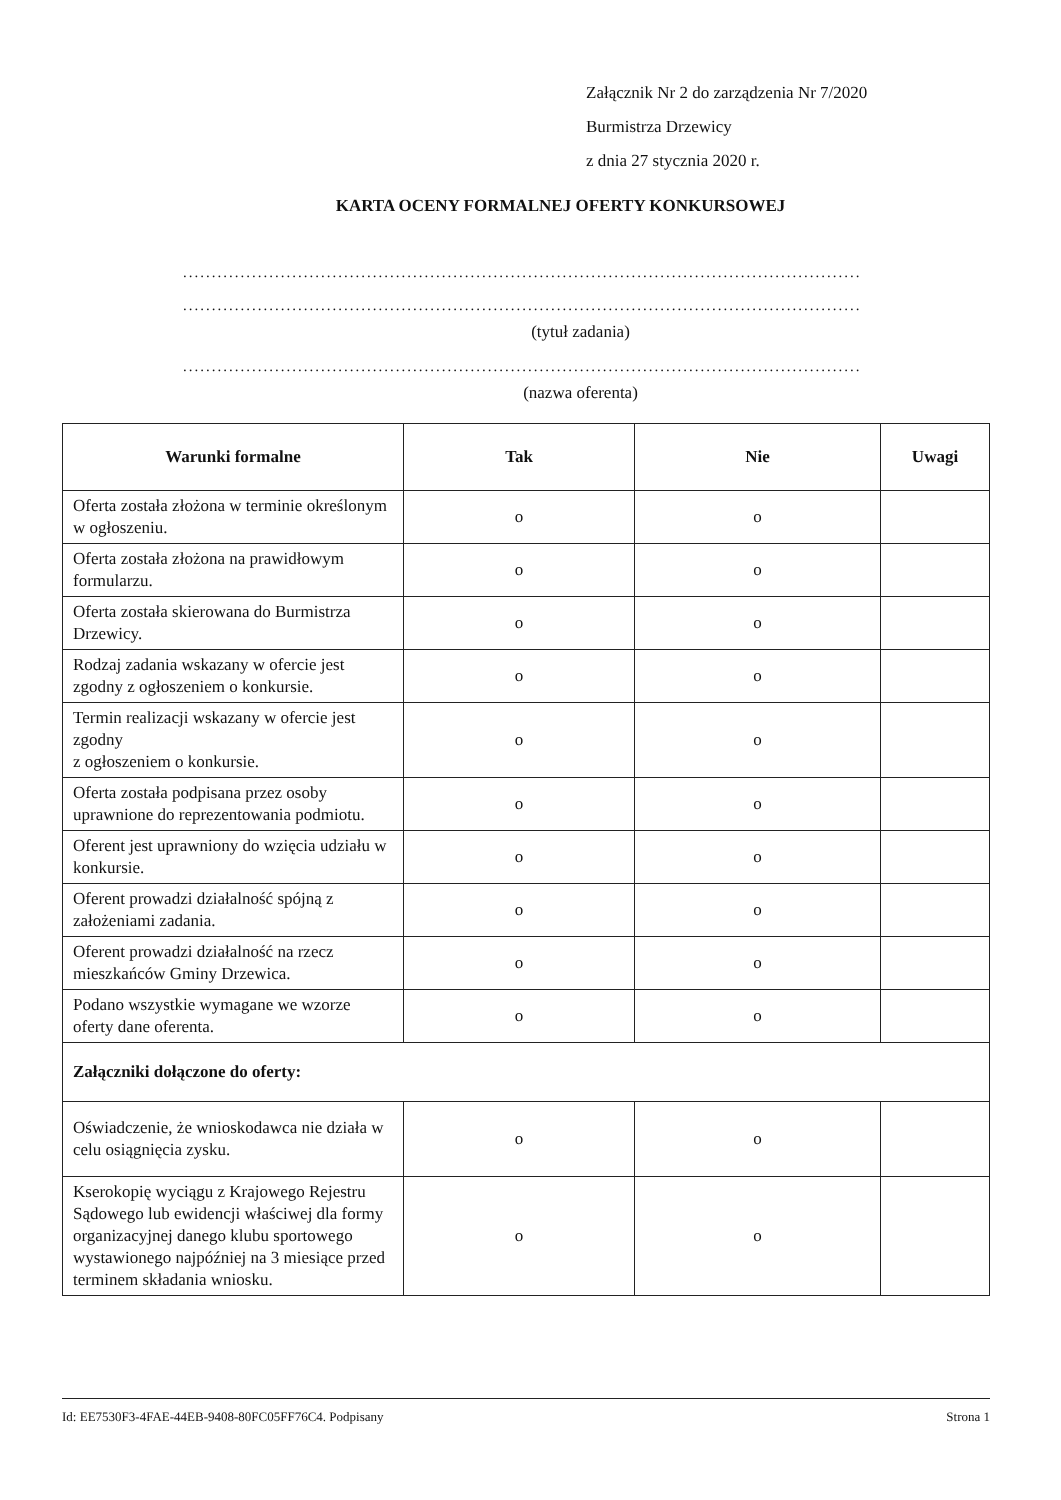Załącznik Nr 2 do zarządzenia Nr 7/2020
Burmistrza Drzewicy
z dnia 27 stycznia 2020 r.
KARTA OCENY FORMALNEJ OFERTY KONKURSOWEJ
......................................................................................................................
......................................................................................................................
(tytuł zadania)
......................................................................................................................
(nazwa oferenta)
| Warunki formalne | Tak | Nie | Uwagi |
| --- | --- | --- | --- |
| Oferta została złożona w terminie określonym w ogłoszeniu. | o | o | |
| Oferta została złożona na prawidłowym formularzu. | o | o | |
| Oferta została skierowana do Burmistrza Drzewicy. | o | o | |
| Rodzaj zadania wskazany w ofercie jest zgodny z ogłoszeniem o konkursie. | o | o | |
| Termin realizacji wskazany w ofercie jest zgodny z ogłoszeniem o konkursie. | o | o | |
| Oferta została podpisana przez osoby uprawnione do reprezentowania podmiotu. | o | o | |
| Oferent jest uprawniony do wzięcia udziału w konkursie. | o | o | |
| Oferent prowadzi działalność spójną z założeniami zadania. | o | o | |
| Oferent prowadzi działalność na rzecz mieszkańców Gminy Drzewica. | o | o | |
| Podano wszystkie wymagane we wzorze oferty dane oferenta. | o | o | |
| Załączniki dołączone do oferty: | | | |
| Oświadczenie, że wnioskodawca nie działa w celu osiągnięcia zysku. | o | o | |
| Kserokopię wyciągu z Krajowego Rejestru Sądowego lub ewidencji właściwej dla formy organizacyjnej danego klubu sportowego wystawionego najpóźniej na 3 miesiące przed terminem składania wniosku. | o | o | |
Id: EE7530F3-4FAE-44EB-9408-80FC05FF76C4. Podpisany Strona 1